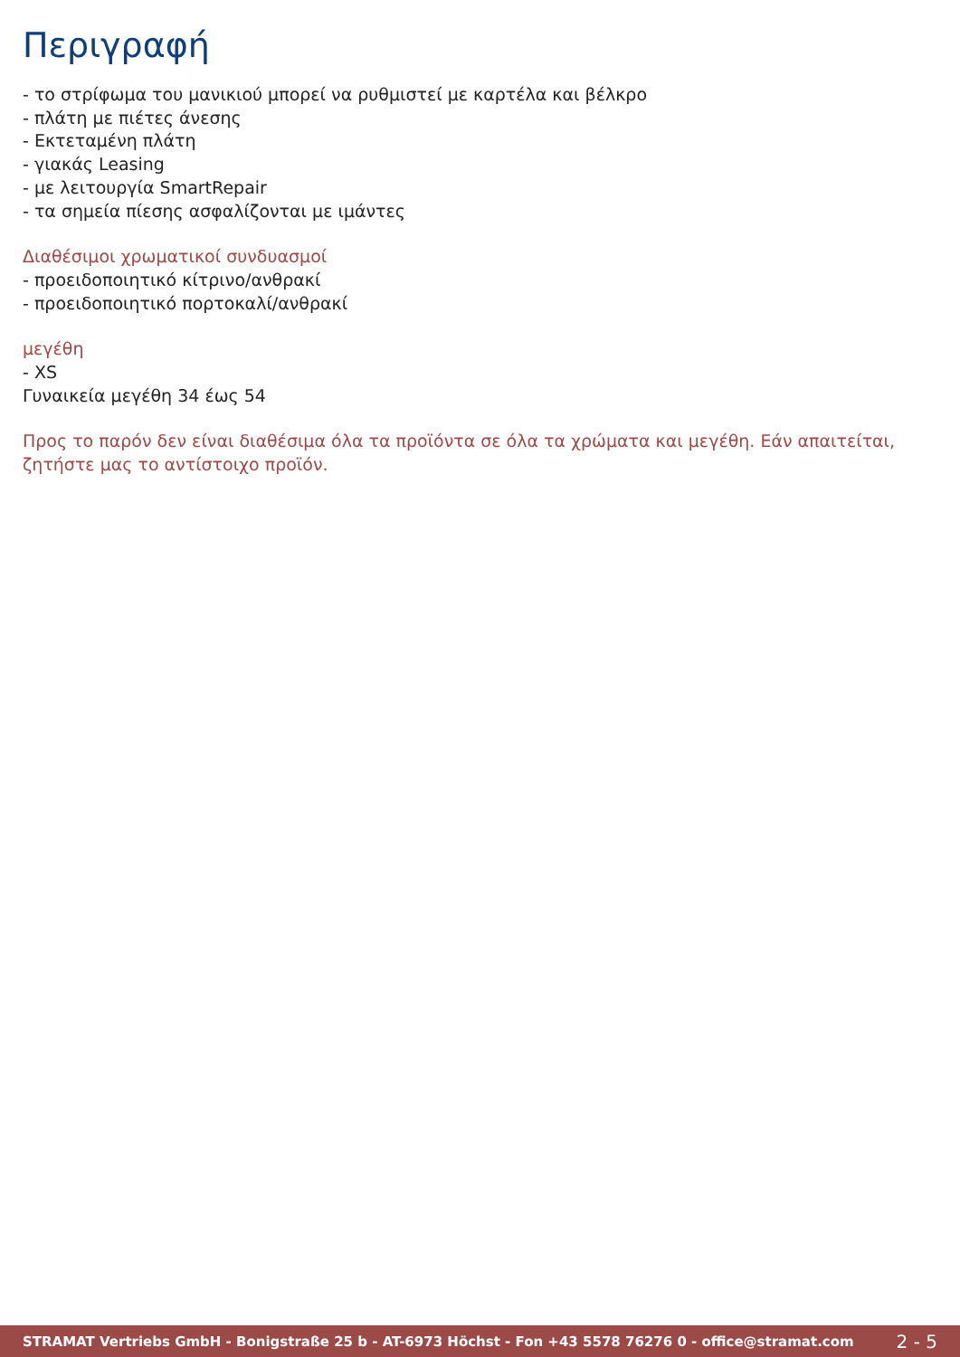Περιγραφή
- το στρίφωμα του μανικιού μπορεί να ρυθμιστεί με καρτέλα και βέλκρο
- πλάτη με πιέτες άνεσης
- Εκτεταμένη πλάτη
- γιακάς Leasing
- με λειτουργία SmartRepair
- τα σημεία πίεσης ασφαλίζονται με ιμάντες
Διαθέσιμοι χρωματικοί συνδυασμοί
- προειδοποιητικό κίτρινο/ανθρακί
- προειδοποιητικό πορτοκαλί/ανθρακί
μεγέθη
- XS
Γυναικεία μεγέθη 34 έως 54
Προς το παρόν δεν είναι διαθέσιμα όλα τα προϊόντα σε όλα τα χρώματα και μεγέθη. Εάν απαιτείται, ζητήστε μας το αντίστοιχο προϊόν.
STRAMAT Vertriebs GmbH - Bonigstraße 25 b - AT-6973 Höchst - Fon +43 5578 76276 0 - office@stramat.com 2 - 5